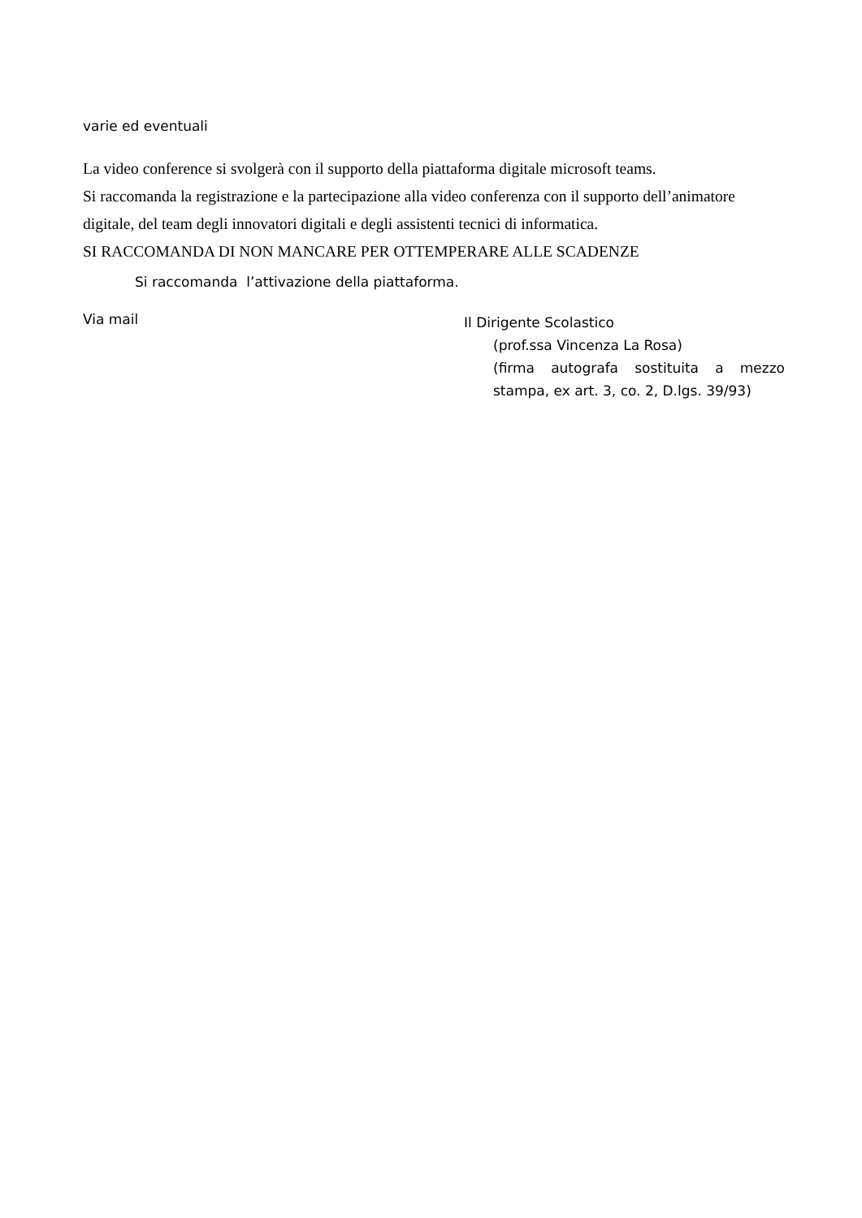varie ed eventuali
La video conference si svolgerà con il supporto della piattaforma digitale microsoft teams.
Si raccomanda la registrazione e la partecipazione alla video conferenza con il supporto dell’animatore digitale, del team degli innovatori digitali e degli assistenti tecnici di informatica.
SI RACCOMANDA DI NON MANCARE PER OTTEMPERARE ALLE SCADENZE
Si raccomanda l’attivazione della piattaforma.
Via mail
Il Dirigente Scolastico
(prof.ssa Vincenza La Rosa)
(firma autografa sostituita a mezzo stampa, ex art. 3, co. 2, D.lgs. 39/93)